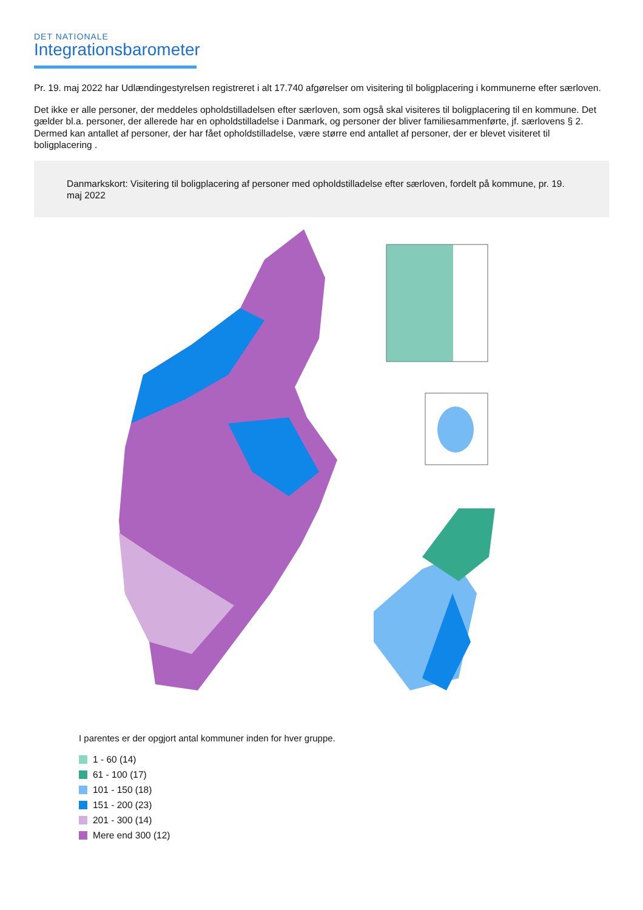DET NATIONALE
Integrationsbarometer
Pr. 19. maj 2022 har Udlændingestyrelsen registreret i alt 17.740 afgørelser om visitering til boligplacering i kommunerne efter særloven.
Det ikke er alle personer, der meddeles opholdstilladelsen efter særloven, som også skal visiteres til boligplacering til en kommune. Det gælder bl.a. personer, der allerede har en opholdstilladelse i Danmark, og personer der bliver familiesammenførte, jf. særlovens § 2. Dermed kan antallet af personer, der har fået opholdstilladelse, være større end antallet af personer, der er blevet visiteret til boligplacering .
Danmarkskort: Visitering til boligplacering af personer med opholdstilladelse efter særloven, fordelt på kommune, pr. 19. maj 2022
I parentes er der opgjort antal kommuner inden for hver gruppe.
1 - 60 (14)
61 - 100 (17)
101 - 150 (18)
151 - 200 (23)
201 - 300 (14)
Mere end 300 (12)